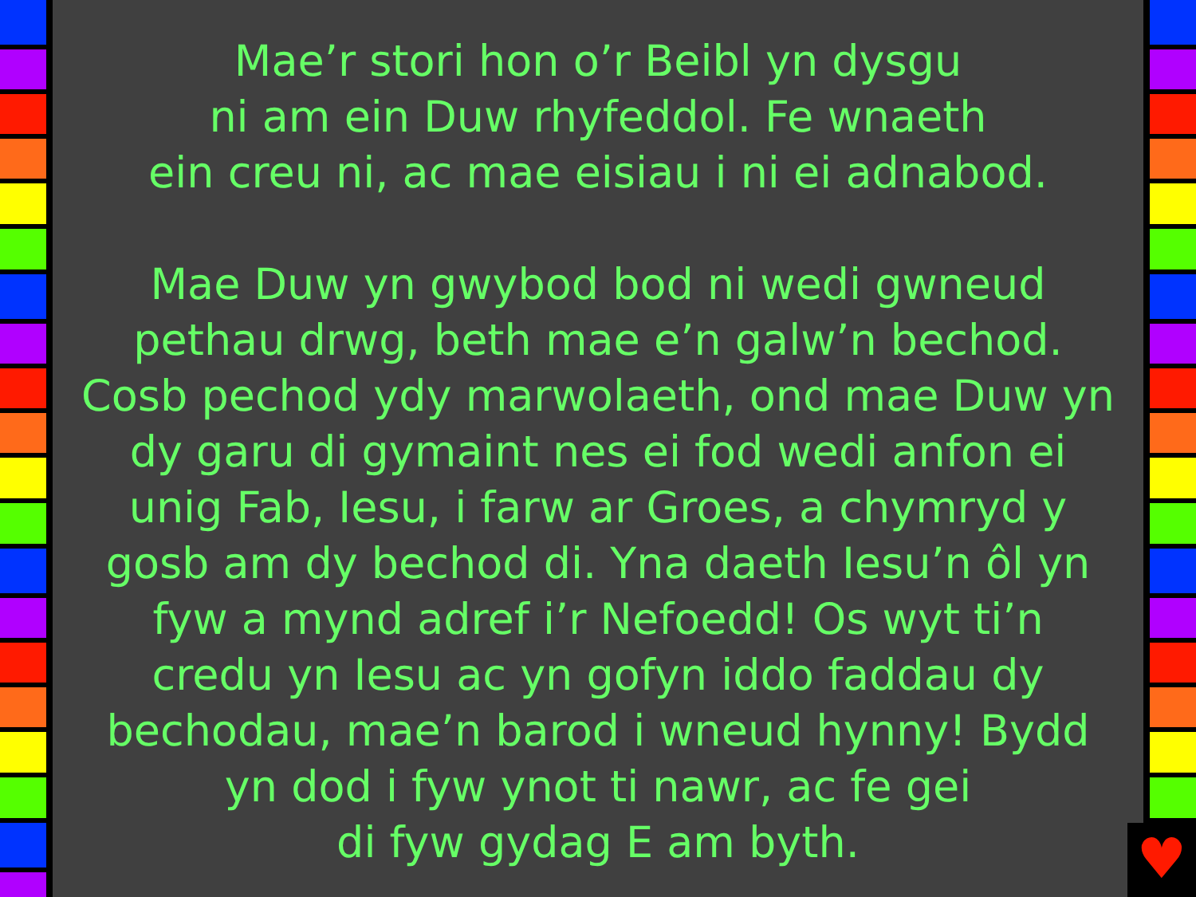Mae’r stori hon o’r Beibl yn dysgu
ni am ein Duw rhyfeddol. Fe wnaeth
ein creu ni, ac mae eisiau i ni ei adnabod.
Mae Duw yn gwybod bod ni wedi gwneud
pethau drwg, beth mae e’n galw’n bechod.
Cosb pechod ydy marwolaeth, ond mae Duw yn
dy garu di gymaint nes ei fod wedi anfon ei
unig Fab, Iesu, i farw ar Groes, a chymryd y
gosb am dy bechod di. Yna daeth Iesu’n ôl yn
fyw a mynd adref i’r Nefoedd! Os wyt ti’n
credu yn Iesu ac yn gofyn iddo faddau dy
bechodau, mae’n barod i wneud hynny! Bydd
yn dod i fyw ynot ti nawr, ac fe gei
di fyw gydag E am byth.
♥